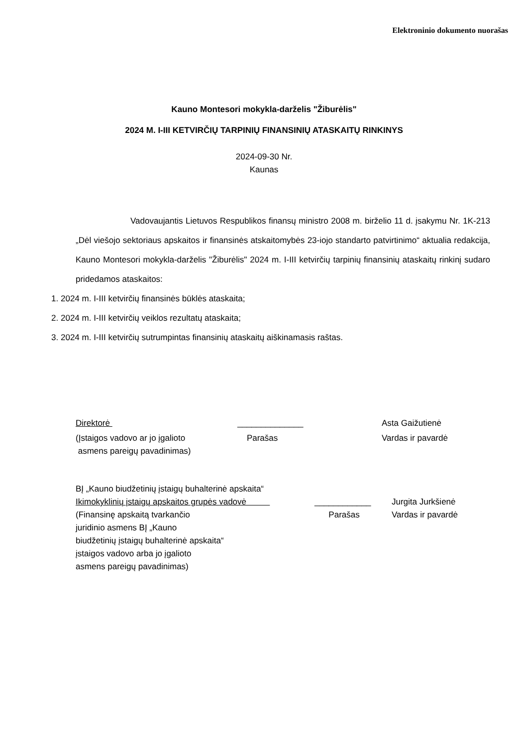Elektroninio dokumento nuorašas
Kauno Montesori mokykla-darželis "Žiburėlis"
2024 M. I-III KETVIRČIŲ TARPINIŲ FINANSINIŲ ATASKAITŲ RINKINYS
2024-09-30 Nr.
Kaunas
Vadovaujantis Lietuvos Respublikos finansų ministro 2008 m. birželio 11 d. įsakymu Nr. 1K-213 „Dėl viešojo sektoriaus apskaitos ir finansinės atskaitomybės 23-iojo standarto patvirtinimo“ aktualia redakcija, Kauno Montesori mokykla-darželis "Žiburėlis" 2024 m. I-III ketvirčių tarpinių finansinių ataskaitų rinkinį sudaro pridedamos ataskaitos:
1. 2024 m. I-III ketvirčių finansinės būklės ataskaita;
2. 2024 m. I-III ketvirčių veiklos rezultatų ataskaita;
3. 2024 m. I-III ketvirčių sutrumpintas finansinių ataskaitų aiškinamasis raštas.
Direktorė ______________ Asta Gaižutienė
(Įstaigos vadovo ar jo įgalioto
asmens pareigų pavadinimas)
Parašas Vardas ir pavardė
BĮ „Kauno biudžetinių įstaigų buhalterinė apskaita“
Ikimokyklinių įstaigų apskaitos grupės vadovė ____________ Jurgita Jurkšienė
(Finansinę apskaitą tvarkančio
juridinio asmens BĮ „Kauno
biudžetinių įstaigų buhalterinė apskaita“
įstaigos vadovo arba jo įgalioto
asmens pareigų pavadinimas)
Parašas Vardas ir pavardė